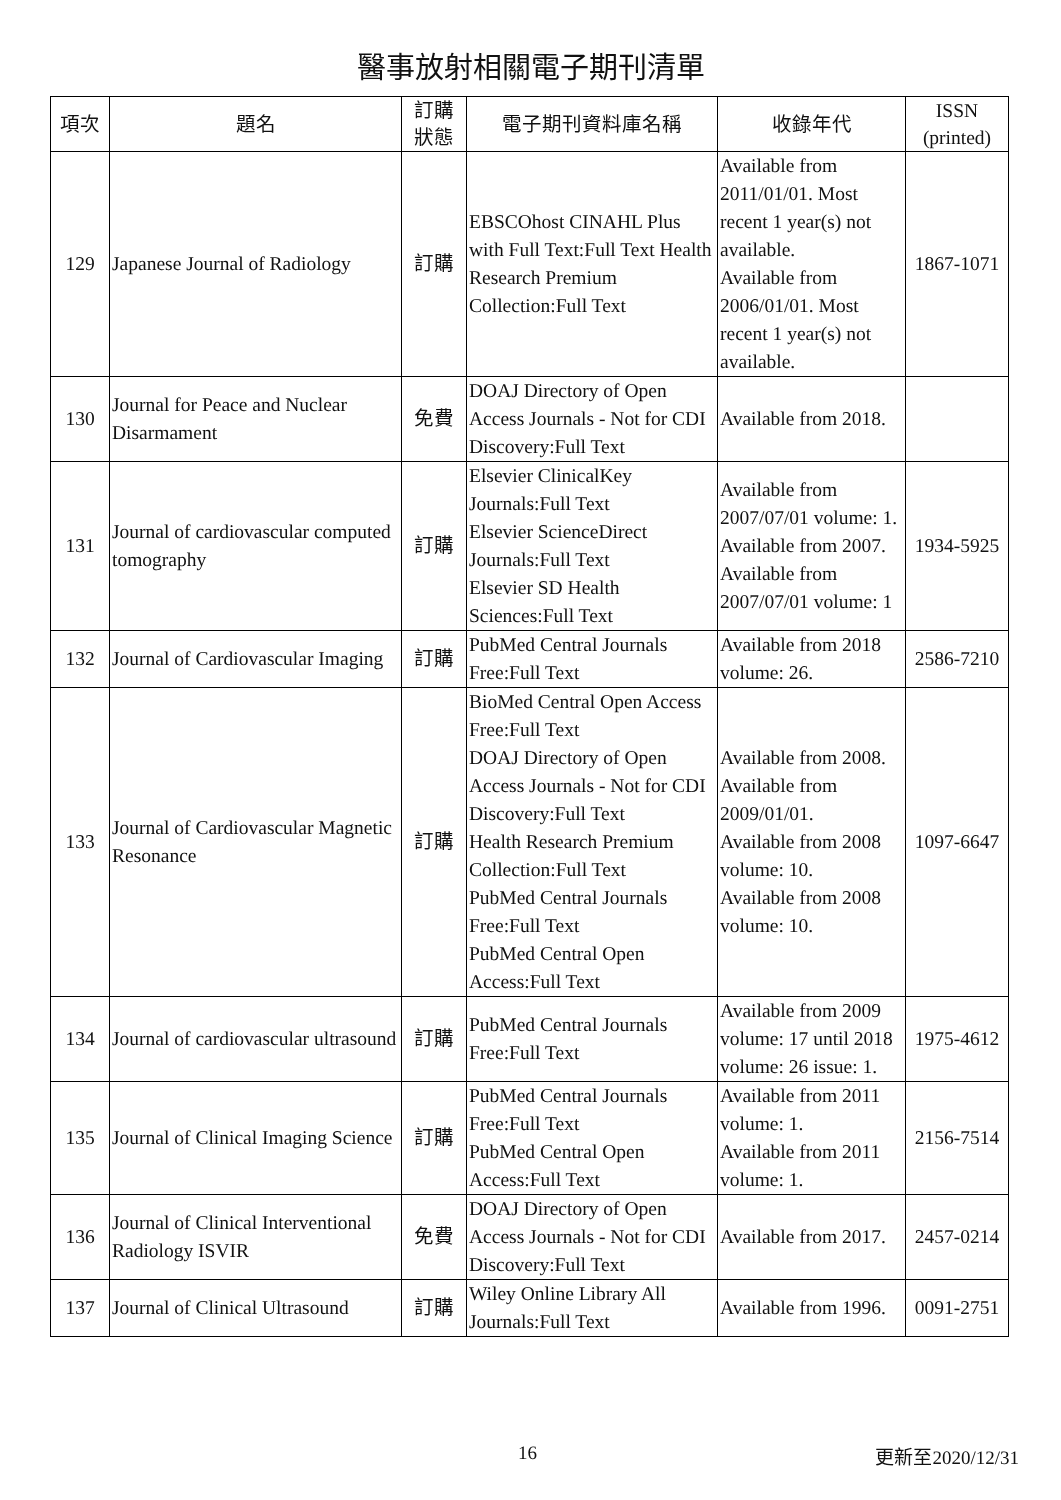醫事放射相關電子期刊清單
| 項次 | 題名 | 訂購 狀態 | 電子期刊資料庫名稱 | 收錄年代 | ISSN (printed) |
| --- | --- | --- | --- | --- | --- |
| 129 | Japanese Journal of Radiology | 訂購 | EBSCOhost CINAHL Plus with Full Text:Full Text Health Research Premium Collection:Full Text | Available from 2011/01/01. Most recent 1 year(s) not available. Available from 2006/01/01. Most recent 1 year(s) not available. | 1867-1071 |
| 130 | Journal for Peace and Nuclear Disarmament | 免費 | DOAJ Directory of Open Access Journals - Not for CDI Discovery:Full Text | Available from 2018. | |
| 131 | Journal of cardiovascular computed tomography | 訂購 | Elsevier ClinicalKey Journals:Full Text Elsevier ScienceDirect Journals:Full Text Elsevier SD Health Sciences:Full Text | Available from 2007/07/01 volume: 1. Available from 2007. Available from 2007/07/01 volume: 1 | 1934-5925 |
| 132 | Journal of Cardiovascular Imaging | 訂購 | PubMed Central Journals Free:Full Text | Available from 2018 volume: 26. | 2586-7210 |
| 133 | Journal of Cardiovascular Magnetic Resonance | 訂購 | BioMed Central Open Access Free:Full Text DOAJ Directory of Open Access Journals - Not for CDI Discovery:Full Text Health Research Premium Collection:Full Text PubMed Central Journals Free:Full Text PubMed Central Open Access:Full Text | Available from 2008. Available from 2009/01/01. Available from 2008 volume: 10. Available from 2008 volume: 10. | 1097-6647 |
| 134 | Journal of cardiovascular ultrasound | 訂購 | PubMed Central Journals Free:Full Text | Available from 2009 volume: 17 until 2018 volume: 26 issue: 1. | 1975-4612 |
| 135 | Journal of Clinical Imaging Science | 訂購 | PubMed Central Journals Free:Full Text PubMed Central Open Access:Full Text | Available from 2011 volume: 1. Available from 2011 volume: 1. | 2156-7514 |
| 136 | Journal of Clinical Interventional Radiology ISVIR | 免費 | DOAJ Directory of Open Access Journals - Not for CDI Discovery:Full Text | Available from 2017. | 2457-0214 |
| 137 | Journal of Clinical Ultrasound | 訂購 | Wiley Online Library All Journals:Full Text | Available from 1996. | 0091-2751 |
16 更新至2020/12/31